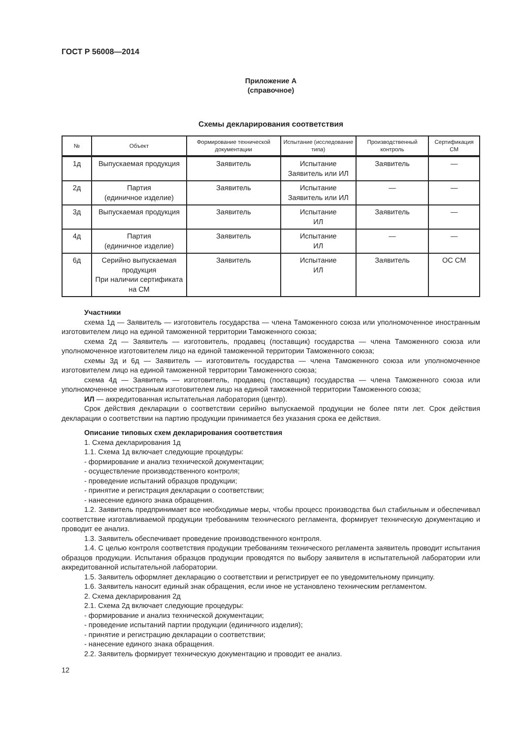ГОСТ Р 56008—2014
Приложение А
(справочное)
Схемы декларирования соответствия
| № | Объект | Формирование технической документации | Испытание (исследование типа) | Производственный контроль | Сертификация СМ |
| --- | --- | --- | --- | --- | --- |
| 1д | Выпускаемая продукция | Заявитель | Испытание Заявитель или ИЛ | Заявитель | — |
| 2д | Партия (единичное изделие) | Заявитель | Испытание Заявитель или ИЛ | — | — |
| 3д | Выпускаемая продукция | Заявитель | Испытание ИЛ | Заявитель | — |
| 4д | Партия (единичное изделие) | Заявитель | Испытание ИЛ | — | — |
| 6д | Серийно выпускаемая продукция При наличии сертификата на СМ | Заявитель | Испытание ИЛ | Заявитель | ОС СМ |
Участники
схема 1д — Заявитель — изготовитель государства — члена Таможенного союза или уполномоченное иностранным изготовителем лицо на единой таможенной территории Таможенного союза;
схема 2д — Заявитель — изготовитель, продавец (поставщик) государства — члена Таможенного союза или уполномоченное изготовителем лицо на единой таможенной территории Таможенного союза;
схемы 3д и 6д — Заявитель — изготовитель государства — члена Таможенного союза или уполномоченное изготовителем лицо на единой таможенной территории Таможенного союза;
схема 4д — Заявитель — изготовитель, продавец (поставщик) государства — члена Таможенного союза или уполномоченное иностранным изготовителем лицо на единой таможенной территории Таможенного союза;
ИЛ — аккредитованная испытательная лаборатория (центр).
Срок действия декларации о соответствии серийно выпускаемой продукции не более пяти лет. Срок действия декларации о соответствии на партию продукции принимается без указания срока ее действия.
Описание типовых схем декларирования соответствия
1. Схема декларирования 1д
1.1. Схема 1д включает следующие процедуры:
- формирование и анализ технической документации;
- осуществление производственного контроля;
- проведение испытаний образцов продукции;
- принятие и регистрация декларации о соответствии;
- нанесение единого знака обращения.
1.2. Заявитель предпринимает все необходимые меры, чтобы процесс производства был стабильным и обеспечивал соответствие изготавливаемой продукции требованиям технического регламента, формирует техническую документацию и проводит ее анализ.
1.3. Заявитель обеспечивает проведение производственного контроля.
1.4. С целью контроля соответствия продукции требованиям технического регламента заявитель проводит испытания образцов продукции. Испытания образцов продукции проводятся по выбору заявителя в испытательной лаборатории или аккредитованной испытательной лаборатории.
1.5. Заявитель оформляет декларацию о соответствии и регистрирует ее по уведомительному принципу.
1.6. Заявитель наносит единый знак обращения, если иное не установлено техническим регламентом.
2. Схема декларирования 2д
2.1. Схема 2д включает следующие процедуры:
- формирование и анализ технической документации;
- проведение испытаний партии продукции (единичного изделия);
- принятие и регистрацию декларации о соответствии;
- нанесение единого знака обращения.
2.2. Заявитель формирует техническую документацию и проводит ее анализ.
12